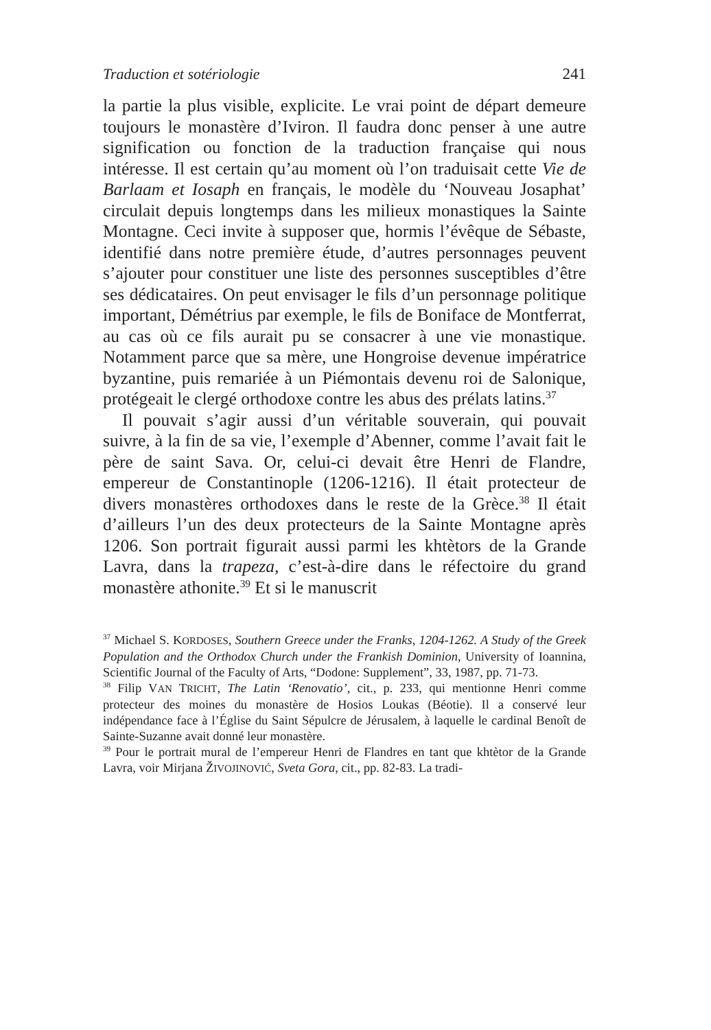Traduction et sotériologie 241
la partie la plus visible, explicite. Le vrai point de départ demeure toujours le monastère d’Iviron. Il faudra donc penser à une autre signification ou fonction de la traduction française qui nous intéresse. Il est certain qu’au moment où l’on traduisait cette Vie de Barlaam et Iosaph en français, le modèle du ‘Nouveau Josaphat’ circulait depuis longtemps dans les milieux monastiques la Sainte Montagne. Ceci invite à supposer que, hormis l’évêque de Sébaste, identifié dans notre première étude, d’autres personnages peuvent s’ajouter pour constituer une liste des personnes susceptibles d’être ses dédicataires. On peut envisager le fils d’un personnage politique important, Démétrius par exemple, le fils de Boniface de Montferrat, au cas où ce fils aurait pu se consacrer à une vie monastique. Notamment parce que sa mère, une Hongroise devenue impératrice byzantine, puis remariée à un Piémontais devenu roi de Salonique, protégeait le clergé orthodoxe contre les abus des prélats latins.<sup>37</sup>
Il pouvait s’agir aussi d’un véritable souverain, qui pouvait suivre, à la fin de sa vie, l’exemple d’Abenner, comme l’avait fait le père de saint Sava. Or, celui-ci devait être Henri de Flandre, empereur de Constantinople (1206-1216). Il était protecteur de divers monastères orthodoxes dans le reste de la Grèce.<sup>38</sup> Il était d’ailleurs l’un des deux protecteurs de la Sainte Montagne après 1206. Son portrait figurait aussi parmi les khtètors de la Grande Lavra, dans la trapeza, c’est-à-dire dans le réfectoire du grand monastère athonite.<sup>39</sup> Et si le manuscrit
<sup>37</sup> Michael S. KORDOSES, Southern Greece under the Franks, 1204-1262. A Study of the Greek Population and the Orthodox Church under the Frankish Dominion, University of Ioannina, Scientific Journal of the Faculty of Arts, “Dodone: Supplement”, 33, 1987, pp. 71-73.
<sup>38</sup> Filip VAN TRICHT, The Latin ‘Renovatio’, cit., p. 233, qui mentionne Henri comme protecteur des moines du monastère de Hosios Loukas (Béotie). Il a conservé leur indépendance face à l’Église du Saint Sépulcre de Jérusalem, à laquelle le cardinal Benoît de Sainte-Suzanne avait donné leur monastère.
<sup>39</sup> Pour le portrait mural de l’empereur Henri de Flandres en tant que khtètor de la Grande Lavra, voir Mirjana ŽIVOJINOVIĆ, Sveta Gora, cit., pp. 82-83. La tradi-